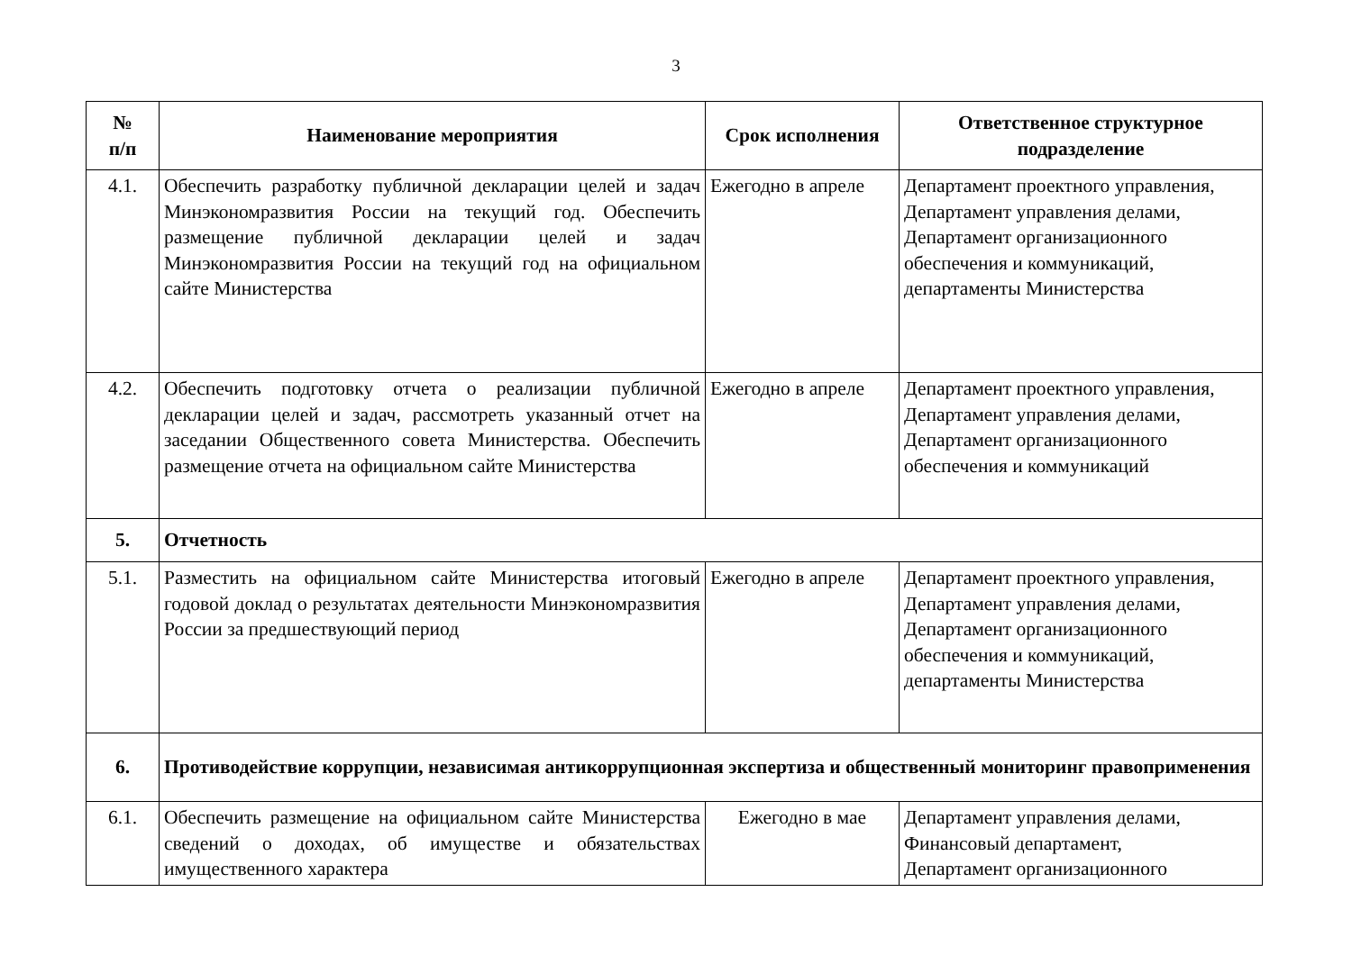3
| № п/п | Наименование мероприятия | Срок исполнения | Ответственное структурное подразделение |
| --- | --- | --- | --- |
| 4.1. | Обеспечить разработку публичной декларации целей и задач Минэкономразвития России на текущий год. Обеспечить размещение публичной декларации целей и задач Минэкономразвития России на текущий год на официальном сайте Министерства | Ежегодно в апреле | Департамент проектного управления, Департамент управления делами, Департамент организационного обеспечения и коммуникаций, департаменты Министерства |
| 4.2. | Обеспечить подготовку отчета о реализации публичной декларации целей и задач, рассмотреть указанный отчет на заседании Общественного совета Министерства. Обеспечить размещение отчета на официальном сайте Министерства | Ежегодно в апреле | Департамент проектного управления, Департамент управления делами, Департамент организационного обеспечения и коммуникаций |
| 5. | Отчетность | | |
| 5.1. | Разместить на официальном сайте Министерства итоговый годовой доклад о результатах деятельности Минэкономразвития России за предшествующий период | Ежегодно в апреле | Департамент проектного управления, Департамент управления делами, Департамент организационного обеспечения и коммуникаций, департаменты Министерства |
| 6. | Противодействие коррупции, независимая антикоррупционная экспертиза и общественный мониторинг правоприменения | | |
| 6.1. | Обеспечить размещение на официальном сайте Министерства сведений о доходах, об имуществе и обязательствах имущественного характера | Ежегодно в мае | Департамент управления делами, Финансовый департамент, Департамент организационного |